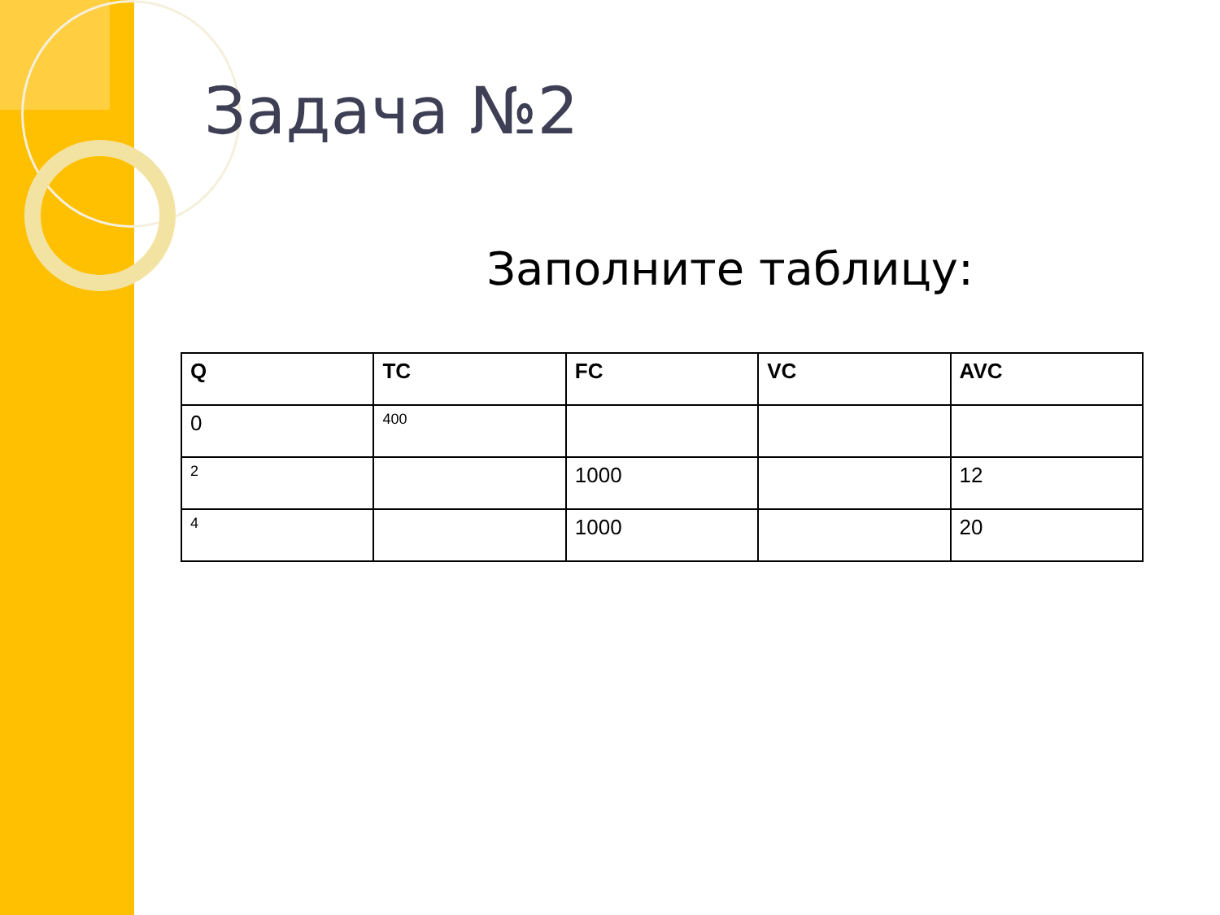Задача №2
Заполните таблицу:
| Q | TC | FC | VC | AVC |
| --- | --- | --- | --- | --- |
| 0 | 400 | | | |
| 2 | | 1000 | | 12 |
| 4 | | 1000 | | 20 |